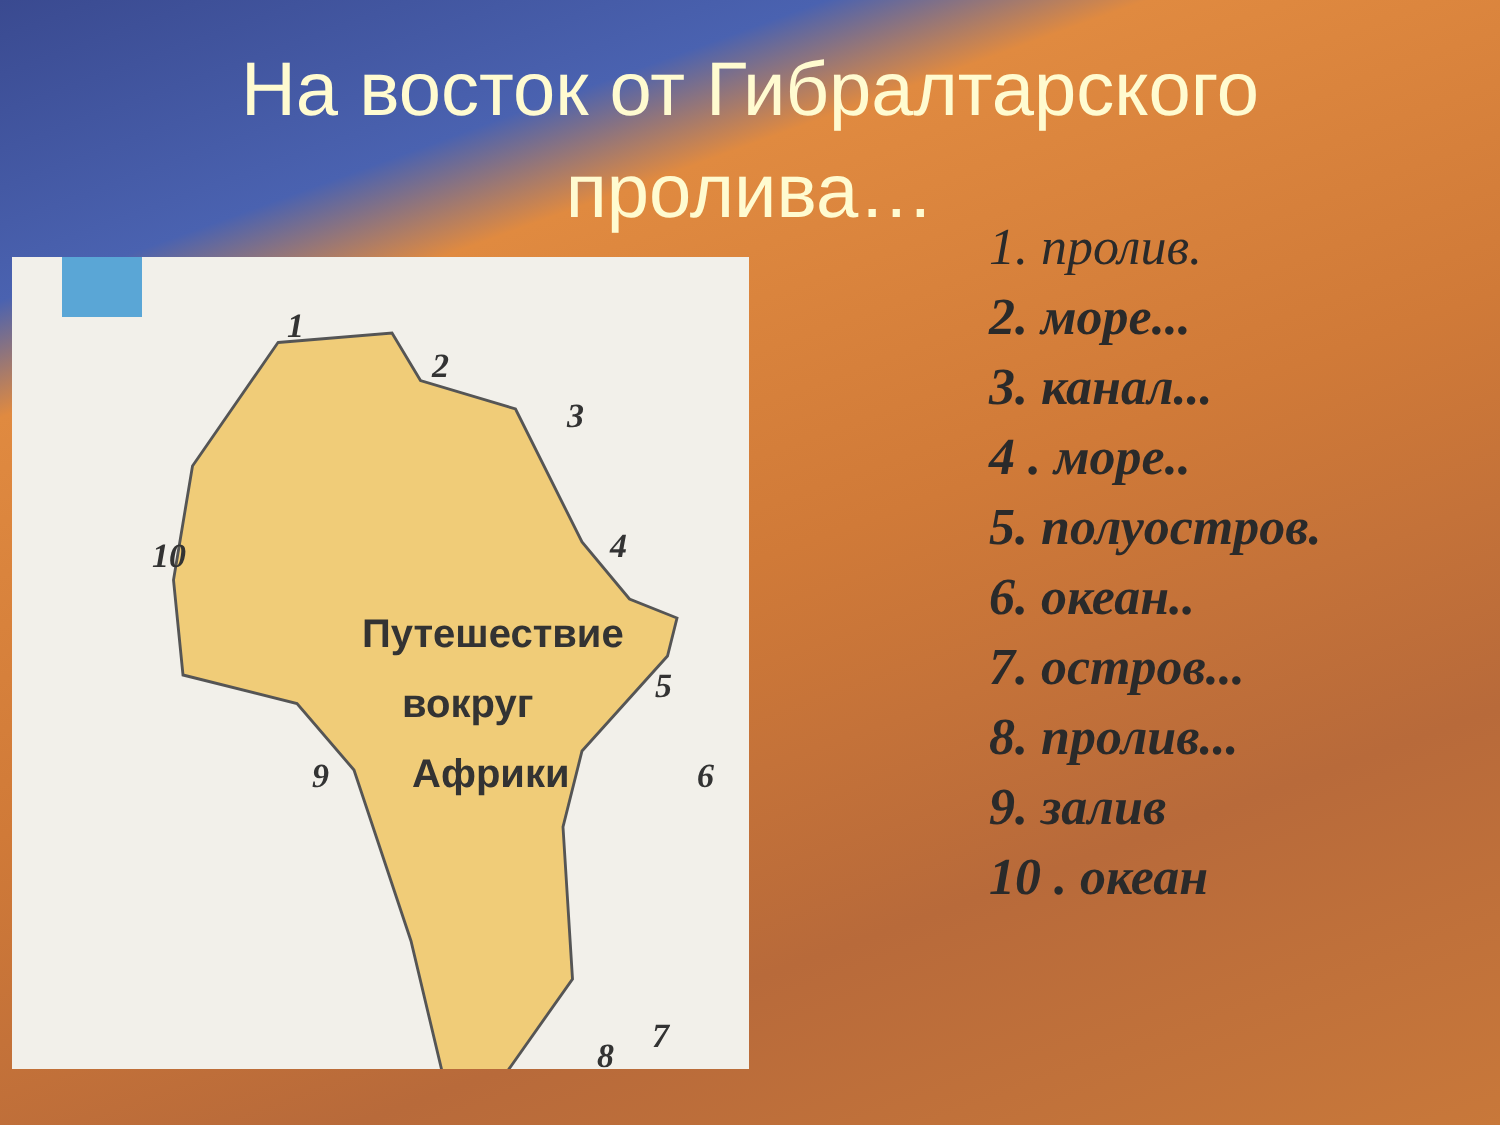На восток от Гибралтарского
пролива…
Путешествие
вокруг
Африки
1
2
3
4
5
6
7
8
9
10
1. пролив.
2. море...
3. канал...
4 . море..
5. полуостров.
6. океан..
7. остров...
8. пролив...
9. залив
10 . океан